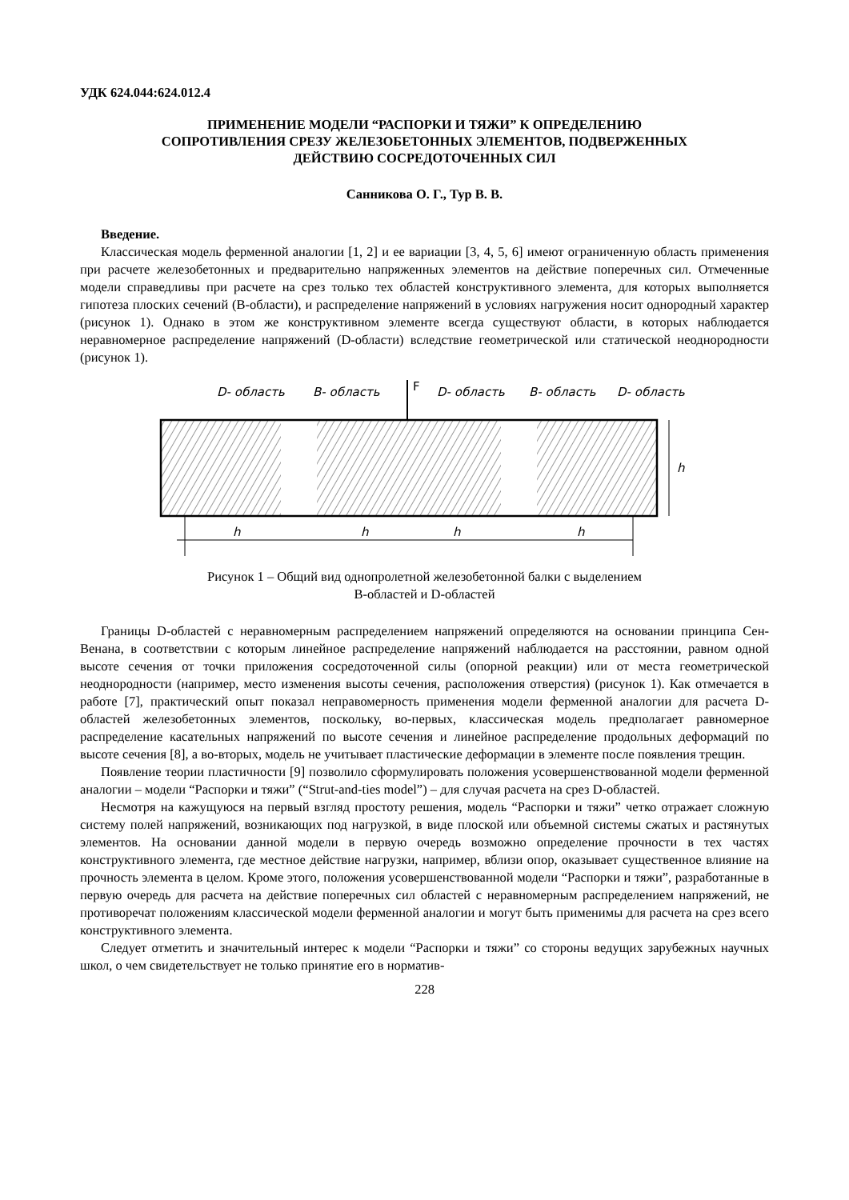УДК 624.044:624.012.4
ПРИМЕНЕНИЕ МОДЕЛИ “РАСПОРКИ И ТЯЖИ” К ОПРЕДЕЛЕНИЮ
СОПРОТИВЛЕНИЯ СРЕЗУ ЖЕЛЕЗОБЕТОННЫХ ЭЛЕМЕНТОВ, ПОДВЕРЖЕННЫХ
ДЕЙСТВИЮ СОСРЕДОТОЧЕННЫХ СИЛ
Санникова О. Г., Тур В. В.
Введение.
Классическая модель ферменной аналогии [1, 2] и ее вариации [3, 4, 5, 6] имеют ограниченную область применения при расчете железобетонных и предварительно напряженных элементов на действие поперечных сил. Отмеченные модели справедливы при расчете на срез только тех областей конструктивного элемента, для которых выполняется гипотеза плоских сечений (B-области), и распределение напряжений в условиях нагружения носит однородный характер (рисунок 1). Однако в этом же конструктивном элементе всегда существуют области, в которых наблюдается неравномерное распределение напряжений (D-области) вследствие геометрической или статической неоднородности (рисунок 1).
D- область
B- область
D- область
B- область
D- область
F
h
h
h
h
h
Рисунок 1 – Общий вид однопролетной железобетонной балки с выделением
B-областей и D-областей
Границы D-областей с неравномерным распределением напряжений определяются на основании принципа Сен-Венана, в соответствии с которым линейное распределение напряжений наблюдается на расстоянии, равном одной высоте сечения от точки приложения сосредоточенной силы (опорной реакции) или от места геометрической неоднородности (например, место изменения высоты сечения, расположения отверстия) (рисунок 1). Как отмечается в работе [7], практический опыт показал неправомерность применения модели ферменной аналогии для расчета D-областей железобетонных элементов, поскольку, во-первых, классическая модель предполагает равномерное распределение касательных напряжений по высоте сечения и линейное распределение продольных деформаций по высоте сечения [8], а во-вторых, модель не учитывает пластические деформации в элементе после появления трещин.
Появление теории пластичности [9] позволило сформулировать положения усовершенствованной модели ферменной аналогии – модели “Распорки и тяжи” (“Strut-and-ties model”) – для случая расчета на срез D-областей.
Несмотря на кажущуюся на первый взгляд простоту решения, модель “Распорки и тяжи” четко отражает сложную систему полей напряжений, возникающих под нагрузкой, в виде плоской или объемной системы сжатых и растянутых элементов. На основании данной модели в первую очередь возможно определение прочности в тех частях конструктивного элемента, где местное действие нагрузки, например, вблизи опор, оказывает существенное влияние на прочность элемента в целом. Кроме этого, положения усовершенствованной модели “Распорки и тяжи”, разработанные в первую очередь для расчета на действие поперечных сил областей с неравномерным распределением напряжений, не противоречат положениям классической модели ферменной аналогии и могут быть применимы для расчета на срез всего конструктивного элемента.
Следует отметить и значительный интерес к модели “Распорки и тяжи” со стороны ведущих зарубежных научных школ, о чем свидетельствует не только принятие его в норматив-
228